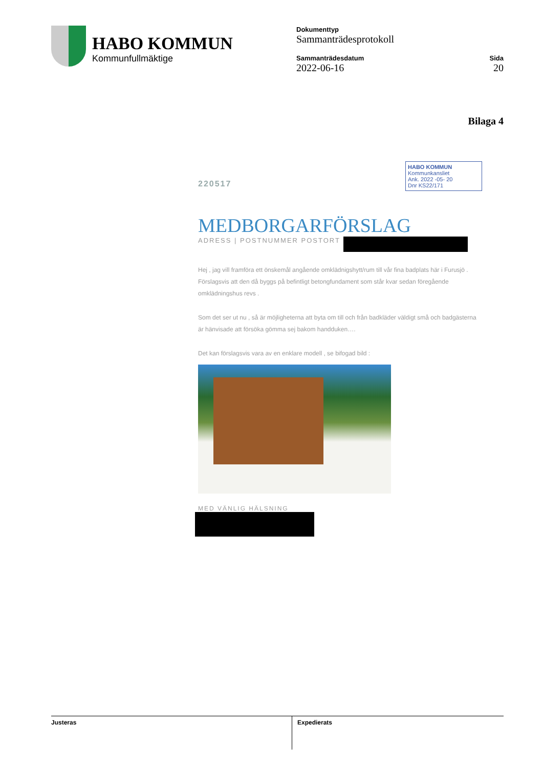HABO KOMMUN
Kommunfullmäktige
Dokumenttyp
Sammanträdesprotokoll
Sammanträdesdatum
2022-06-16
Sida
20
Bilaga 4
HABO KOMMUN
Kommunkansliet
Ank. 2022 -05- 20
Dnr KS22/171
220517
MEDBORGARFÖRSLAG
ADRESS | POSTNUMMER POSTORT
Hej , jag vill framföra ett önskemål angående omklädnigshytt/rum till vår fina badplats här i Furusjö . Förslagsvis att den då byggs på befintligt betongfundament som står kvar sedan föregående omklädningshus revs .
Som det ser ut nu , så är möjligheterna att byta om till och från badkläder väldigt små och badgästerna är hänvisade att försöka gömma sej bakom handduken….
Det kan förslagsvis vara av en enklare modell , se bifogad bild :
MED VÄNLIG HÄLSNING
Justeras Expedierats